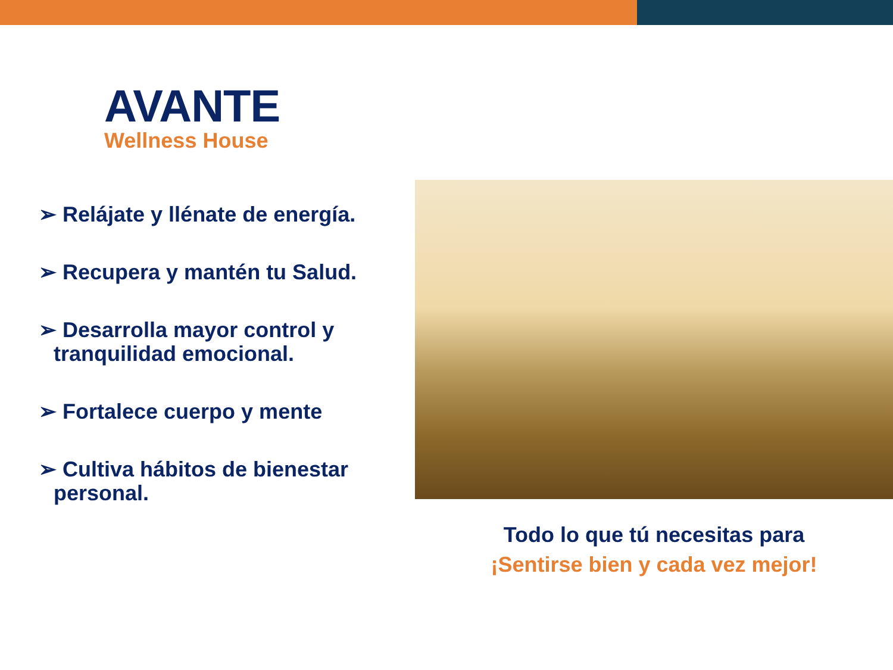AVANTE
Wellness House
➢ Relájate y llénate de energía.
➢ Recupera y mantén tu Salud.
➢ Desarrolla mayor control y tranquilidad emocional.
➢ Fortalece cuerpo y mente
➢ Cultiva hábitos de bienestar personal.
Todo lo que tú necesitas para
¡Sentirse bien y cada vez mejor!